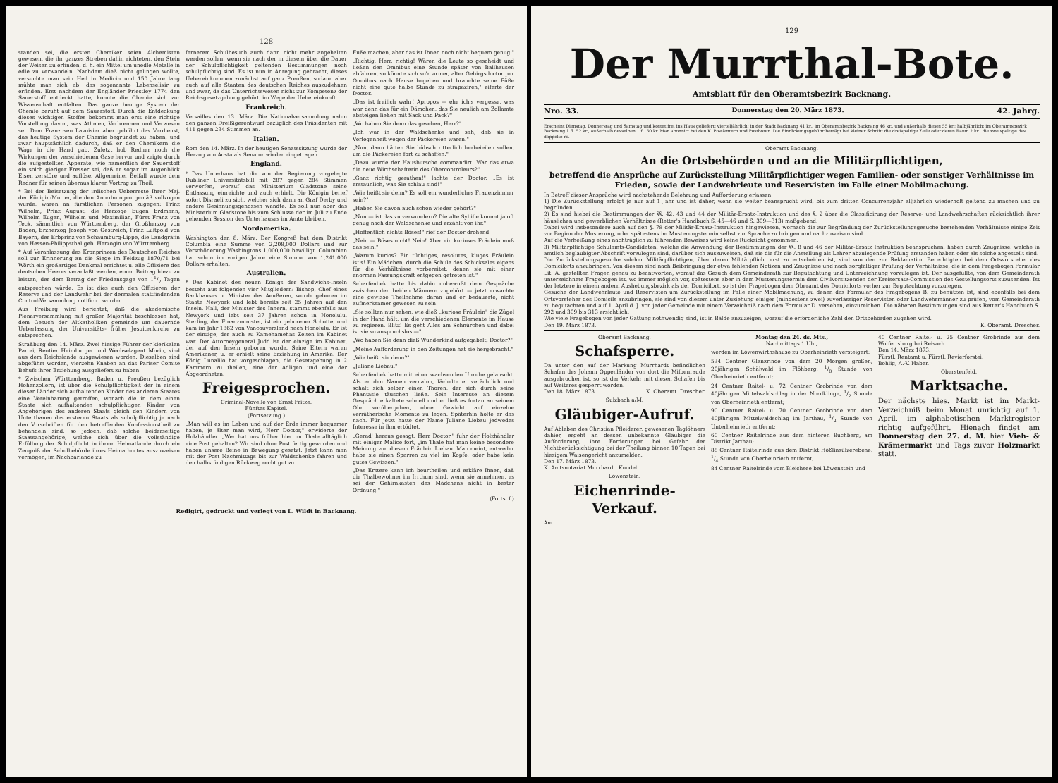128
standen sei, die ersten Chemiker seien Alchemisten gewesen, die ihr ganzes Streben dahin richteten, den Stein der Weisen zu erfinden, d. h. ein Mittel um unedle Metalle in edle zu verwandeln. Nachdem dieß nicht gelingen wollte, versuchte man sein Heil in Medicin und 150 Jahre lang mühte man sich ab, das sogenannte Lebenselixir zu erfinden. Erst nachdem der Engländer Priestley 1774 den Sauerstoff entdeckt hatte, konnte die Chemie sich zur Wissenschaft entfalten. Das ganze heutige System der Chemie beruht auf dem Sauerstoff. Durch die Entdeckung dieses wichtigen Stoffes bekommt man erst eine richtige Vorstellung davon, was Athmen, Verbrennen und Verwesen sei. Dem Franzosen Lavoisier aber gebührt das Verdienst, das heutige System der Chemie begründet zu haben, und zwar hauptsächlich dadurch, daß er den Chemikern die Wage in die Hand gab. Zuletzt hob Redner noch die Wirkungen der verschiedenen Gase hervor und zeigte durch die aufgestellten Apparate, wie namentlich der Sauerstoff ein solch gieriger Fresser sei, daß er sogar im Augenblick Eisen zerstöre und auflöse. Allgemeiner Beifall wurde dem Redner für seinen überaus klaren Vortrag zu Theil.
* Bei der Beisetzung der irdischen Ueberreste Ihrer Maj. der Königin-Mutter, die den Anordnungen gemäß vollzogen wurde, waren an fürstlichen Personen zugegen: Prinz Wilhelm, Prinz August, die Herzoge Eugen Erdmann, Wilhelm Eugen, Wilhelm und Maximilian, Fürst Franz von Teck, sämmtlich von Württemberg, der Großherzog von Baden, Erzherzog Joseph von Oestreich, Prinz Luitpold von Bayern, der Erbprinz von Schaumburg-Lippe, die Landgräfin von Hessen-Philippsthal geb. Herzogin von Württemberg.
* Auf Veranlassung des Kronprinzen des Deutschen Reiches soll zur Erinnerung an die Siege im Feldzug 1870/71 bei Wörth ein großartiges Denkmal errichtet u. alle Offiziere des deutschen Heeres veranlaßt werden, einen Beitrag hiezu zu leisten, der dem Betrag der Friedensgage von 11/2 Tagen entsprechen würde. Es ist dies auch den Offizieren der Reserve und der Landwehr bei der dermalen stattfindenden Control-Versammlung notificirt worden.
Aus Freiburg wird berichtet, daß die akademische Plenarversammlung mit großer Majorität beschlossen hat, dem Gesuch der Altkatholiken gemeinde um dauernde Ueberlassung der Universitäts- früher Jesuitenkirche zu entsprechen.
Straßburg den 14. März. Zwei hiesige Führer der klerikalen Partei, Rentier Heimburger und Wechselagent Morin, sind aus dem Reichslande ausgewiesen worden. Dieselben sind abgeführt worden, vierzehn Knaben an das Pariser Comite Behufs ihrer Erziehung ausgeliefert zu haben.
* Zwischen Württemberg, Baden u. Preußen bezüglich Hohenzollern, ist über die Schulpflichtigkeit der in einem dieser Länder sich aufhaltenden Kinder des anderen Staates eine Vereinbarung getroffen, wonach die in dem einen Staate sich aufhaltenden schulpflichtigen Kinder von Angehörigen des anderen Staats gleich den Kindern von Unterthanen des ersteren Staats als schulpflichtig je nach den Vorschriften für den betreffenden Konfessionstheil zu behandeln sind, so jedoch, daß solche beiderseitige Staatsangehörige, welche sich über die vollständige Erfüllung der Schulpflicht in ihrem Heimatlande durch ein Zeugniß der Schulbehörde ihres Heimathortes auszuweisen vermögen, im Nachbarlande zu
fernerem Schulbesuch auch dann nicht mehr angehalten werden sollen, wenn sie nach der in diesem über die Dauer der Schulpflichtigkeit geltenden Bestimmungen noch schulpflichtig sind. Es ist nun in Anregung gebracht, dieses Uebereinkommen zunächst auf ganz Preußen, sodann aber auch auf alle Staaten des deutschen Reiches auszudehnen und zwar, da das Unterrichtswesen nicht zur Kompetenz der Reichsgesetzgebung gehört, im Wege der Uebereinkunft.
Frankreich.
Versailles den 13. März. Die Nationalversammlung nahm den ganzen Dreißigerentwurf bezüglich des Präsidenten mit 411 gegen 234 Stimmen an.
Italien.
Rom den 14. März. In der heutigen Senatssitzung wurde der Herzog von Aosta als Senator wieder eingetragen.
England.
* Das Unterhaus hat die von der Regierung vorgelegte Dubliner Universitätsbill mit 287 gegen 284 Stimmen verworfen, worauf das Ministerium Gladstone seine Entlassung einreichte und auch erhielt. Die Königin berief sofort Disraeli zu sich, welcher sich dann an Graf Derby und andere Gesinnungsgenossen wandte. Es soll nun aber das Ministerium Gladstone bis zum Schlusse der im Juli zu Ende gehenden Session des Unterhauses im Amte bleiben.
Nordamerika.
Washington den 8. März. Der Kongreß hat dem Distrikt Columbia eine Summe von 2,208,000 Dollars und zur Verschönerung Washingtons 1,000,000 bewilligt. Columbien hat schon im vorigen Jahre eine Summe von 1,241,000 Dollars erhalten.
Australien.
* Das Kabinet des neuen Königs der Sandwichs-Inseln besteht aus folgenden vier Mitgliedern: Bishop, Chef eines Bankhauses u. Minister des Aeußeren, wurde geboren im Staate Newyork und lebt bereits seit 25 Jahren auf den Inseln. Hall, der Minister des Innern, stammt ebenfalls aus Newyork und lebt seit 37 Jahren schon in Honolulu. Sterling, der Finanzminister, ist ein geborener Schotte, und kam im Jahr 1862 von Vancouversland nach Honolulu. Er ist der einzige, der auch zu Kamehamehas Zeiten im Kabinet war. Der Attorneygeneral Judd ist der einzige im Kabinet, der auf den Inseln geboren wurde. Seine Eltern waren Amerikaner, u. er erhielt seine Erziehung in Amerika. Der König Lunalilo hat vorgeschlagen, die Gesetzgebung in 2 Kammern zu theilen, eine der Adligen und eine der Abgeordneten.
Freigesprochen.
Criminal-Novelle von Ernst Fritze.
Fünftes Kapitel.
(Fortsetzung.)
„Man will es im Leben und auf der Erde immer bequemer haben, je älter man wird, Herr Doctor," erwiderte der Holzhändler. „Wer hat uns früher hier im Thale alltäglich eine Post gehalten? Wir sind ohne Post fertig geworden und haben unsere Beine in Bewegung gesetzt. Jetzt kann man mit der Post Nachmittags bis zur Waldschenke fahren und den halbstündigen Rückweg recht gut zu
Fuße machen, aber das ist Ihnen noch nicht bequem genug."
„Richtig, Herr, richtig! Wären die Leute so gescheidt und ließen den Omnibus eine Stunde später von Ballhausen abfahren, so könnte sich so'n armer, alter Gebirgsdoctor per Omnibus nach Hause begeben und brauchte seine Füße nicht eine gute halbe Stunde zu strapaziren," eiferte der Doctor.
„Das ist freilich wahr! Apropos — ehe ich's vergesse, was war denn das für ein Dämchen, das Sie neulich am Zollamte absteigen ließen mit Sack und Pack?"
„Wo haben Sie denn das gesehen, Herr?"
„Ich war in der Waldschenke und sah, daß sie in Verlegenheit wegen der Päckereien waren."
„Nun, dann hätten Sie hübsch ritterlich herbeieilen sollen, um die Päckereien fort zu schaffen."
„Dazu wurde der Hausbursche commandirt. War das etwa die neue Wirthschafterin des Obercontroleurs?"
„Ganz richtig gerathen!" lachte der Doctor. „Es ist erstaunlich, was Sie schlau sind!"
„Wie heißt sie denn? Es soll ein wunderliches Frauenzimmer sein?"
„Haben Sie davon auch schon wieder gehört?"
„Nun — ist das zu verwundern? Die alte Sybille kommt ja oft genug nach der Waldschenke und erzählt von ihr."
„Hoffentlich nichts Böses!" rief der Doctor drohend.
„Nein — Böses nicht! Nein! Aber ein kurioses Fräulein muß das sein."
„Warum kurios? Ein tüchtiges, resolutes, kluges Fräulein ist's! Ein Mädchen, durch die Schule des Schicksales eigens für die Verhältnisse vorbereitet, denen sie mit einer enormen Fassungskraft entgegen getreten ist."
Scharfenbek hatte bis dahin unbewußt dem Gespräche zwischen den beiden Männern zugehört — jetzt erwachte eine gewisse Theilnahme daran und er bedauerte, nicht aufmerksamer gewesen zu sein.
„Sie sollten nur sehen, wie dieß „kuriose Fräulein" die Zügel in der Hand hält, um die verschiedenen Elemente im Hause zu regieren. Blitz! Es geht Alles am Schnürchen und dabei ist sie so anspruchslos —"
„Wo haben Sie denn dieß Wunderkind aufgegabelt, Doctor?"
„Meine Aufforderung in den Zeitungen hat sie hergebracht."
„Wie heißt sie denn?"
„Juliane Liebau."
Scharfenbek hatte mit einer wachsenden Unruhe gelauscht. Als er den Namen vernahm, lächelte er verächtlich und schalt sich selber einen Thoren, der sich durch seine Phantasie täuschen ließe. Sein Interesse an diesem Gespräch erkaltete schnell und er ließ es fortan an seinem Ohr vorübergehen, ohne Gewicht auf einzelne verrätherische Momente zu legen. Späterhin holte er das nach. Für jetzt hatte der Name Juliane Liebau jedwedes Interesse in ihm ertödtet.
„Gerad' heraus gesagt, Herr Doctor," fuhr der Holzhändler mit einiger Malice fort, „im Thale hat man keine besondere Meinung von diesem Fräulein Liebau. Man meint, entweder habe sie einen Sparren zu viel im Kopfe, oder habe kein gutes Gewissen."
„Das Erstere kann ich beurtheilen und erkläre Ihnen, daß die Thalbewohner im Irrthum sind, wenn sie annehmen, es sei der Gehirnkasten des Mädchens nicht in bester Ordnung."
(Forts. f.)
Redigirt, gedruckt und verlegt von L. Wildt in Backnang.
129
Der Murrthal-Bote.
Amtsblatt für den Oberamtsbezirk Backnang.
Nro. 33. Donnerstag den 20. März 1873. 42. Jahrg.
Erscheint Dienstag, Donnerstag und Samstag und kostet frei ins Haus geliefert: vierteljährlich: in der Stadt Backnang 41 kr., im Oberamtsbezirk Backnang 46 kr., und außerhalb dieses 55 kr.; halbjährlich: im Oberamtsbezirk Backnang 1 fl. 52 kr., außerhalb desselben 1 fl. 50 kr. Man abonnirt bei den K. Postämtern und Postboten. Die Einrückungsgebühr beträgt bei kleiner Schrift: die dreispaltige Zeile oder deren Raum 2 kr., die zweispaltige das doppelte rc.
Oberamt Backnang.
An die Ortsbehörden und an die Militärpflichtigen,
betreffend die Ansprüche auf Zurückstellung Militärpflichtiger wegen Familien- oder sonstiger Verhältnisse im Frieden, sowie der Landwehrleute und Reservisten im Falle einer Mobilmachung.
In Betreff dieser Ansprüche wird nachstehende Belehrung und Aufforderung erlassen:
1) Die Zurückstellung erfolgt je nur auf 1 Jahr und ist daher, wenn sie weiter beansprucht wird, bis zum dritten Concurrenzjahr alljährlich wiederholt geltend zu machen und zu begründen.
2) Es sind hiebei die Bestimmungen der §§. 42, 43 und 44 der Militär-Ersatz-Instruktion und des §. 2 über die Classificirung der Reserve- und Landwehrschaften rücksichtlich ihrer häuslichen und gewerblichen Verhältnisse (Retter's Handbuch S. 45—46 und S. 309—313) maßgebend.
Dabei wird insbesondere auch auf den §. 78 der Militär-Ersatz-Instruktion hingewiesen, wornach die zur Begründung der Zurückstellungsgesuche bestehenden Verhältnisse einige Zeit vor Beginn der Musterung, oder spätestens im Musterungstermin selbst zur Sprache zu bringen und nachzuweisen sind.
Auf die Verheißung eines nachträglich zu führenden Beweises wird keine Rücksicht genommen.
3) Militärpflichtige Schulamts-Candidaten, welche die Anwendung der Bestimmungen der §§. 8 und 46 der Militär-Ersatz Instruktion beanspruchen, haben durch Zeugnisse, welche in amtlich beglaubigter Abschrift vorzulegen sind, darüber sich auszuweisen, daß sie die für die Anstellung als Lehrer abzulegende Prüfung erstanden haben oder als solche angestellt sind.
Die Zurückstellungsgesuche solcher Militärpflichtigen, über deren Militärpflicht erst zu entscheiden ist, sind von den zur Reklamation Berechtigten bei dem Ortsvorsteher des Domicilorts anzubringen. Von diesem sind nach Beibringung der etwa fehlenden Notizen und Zeugnisse und nach sorgfältiger Prüfung der Verhältnisse, die in dem Fragebogen Formular Lit. A. gestellten Fragen genau zu beantworten, worauf das Gesuch dem Gemeinderath zur Begutachtung und Unterzeichnung vorzulegen ist. Der ausgefüllte, von dem Gemeinderath unterzeichnete Fragebogen ist, wo immer möglich vor, spätestens aber in dem Musterungstermin dem Civilvorsitzenden der Kreisersatz-Commission des Gestellungsorts zuzusenden. Ist der letztere in einem andern Aushebungsbezirk als der Domicilort, so ist der Fragebogen dem Oberamt des Domicilorts vorher zur Begutachtung vorzulegen.
Gesuche der Landwehrleute und Reservisten um Zurückstellung im Falle einer Mobilmachung, zu denen das Formular des Fragebogens B. zu benützen ist, sind ebenfalls bei dem Ortsvorsteher des Domicils anzubringen, sie sind von diesem unter Zuziehung einiger (mindestens zwei) zuverlässiger Reservisten oder Landwehrmänner zu prüfen, vom Gemeinderath zu begutachten und auf 1. April d. J. von jeder Gemeinde mit einem Verzeichniß nach dem Formular D. versehen, einzureichen. Die näheren Bestimmungen sind aus Retter's Handbuch S. 292 und 309 bis 313 ersichtlich.
Wie viele Fragebogen von jeder Gattung nothwendig sind, ist in Bälde anzuzeigen, worauf die erforderliche Zahl den Ortsbehörden zugehen wird.
Den 19. März 1873. K. Oberamt. Drescher.
Oberamt Backnang.
Schafsperre.
Da unter den auf der Markung Murrhardt befindlichen Schafen des Johann Oppenländer von dort die Milbenraude ausgebrochen ist, so ist der Verkehr mit diesen Schafen bis auf Weiteres gesperrt worden.
Den 18. März 1873. K. Oberamt. Drescher.
Sulzbach a/M.
Gläubiger-Aufruf.
Auf Ableben des Christian Pfleiderer, gewesenen Taglöhners dahier, ergeht an dessen unbekannte Gläubiger die Aufforderung, ihre Forderungen bei Gefahr der Nichtberücksichtigung bei der Theilung binnen 10 Tagen bei hiesigem Waisengericht anzumelden.
Den 17. März 1873.
K. Amtsnotariat Murrhardt. Knodel.
Löwenstein.
Eichenrinde-Verkauf.
Am
Montag den 24. ds. Mts.,
Nachmittags 1 Uhr,
werden im Löwenwirthshause zu Oberheinrieth versteigert:
534 Centner Glanzrinde von dem 20 Morgen großen, 20jährigen Schälwald im Flöhberg, 1/8 Stunde von Oberheinrieth entfernt;
24 Centner Raitel- u. 72 Centner Grobrinde von dem 40jährigen Mittelwaldschlag in der Nordklinge, 1/2 Stunde von Oberheinrieth entfernt;
90 Centner Raitel- u. 70 Centner Grobrinde von dem 40jährigen Mittelwaldschlag im Jarthau, 1/2 Stunde von Unterheinrieth entfernt;
60 Centner Raitelrinde aus dem hinteren Buchberg, am Distrikt Jarthau;
88 Centner Raitelrinde aus dem Distrikt Hößlinsülzerebene, 1/4 Stunde von Oberheinrieth entfernt;
84 Centner Raitelrinde vom Bleichsee bei Löwenstein und
40 Centner Raitel- u. 25 Centner Grobrinde aus dem Wolfertsberg bei Reisach.
Den 14. März 1873.
Fürstl. Rentamt u. Fürstl. Revierforstei.
Bohlig, A.-V. Haber.
Oberstenfeld.
Marktsache.
Der nächste hies. Markt ist im Markt-Verzeichniß beim Monat unrichtig auf 1. April, im alphabetischen Marktregister richtig aufgeführt. Hienach findet am Donnerstag den 27. d. M. hier Vieh- & Krämermarkt und Tags zuvor Holzmarkt statt.